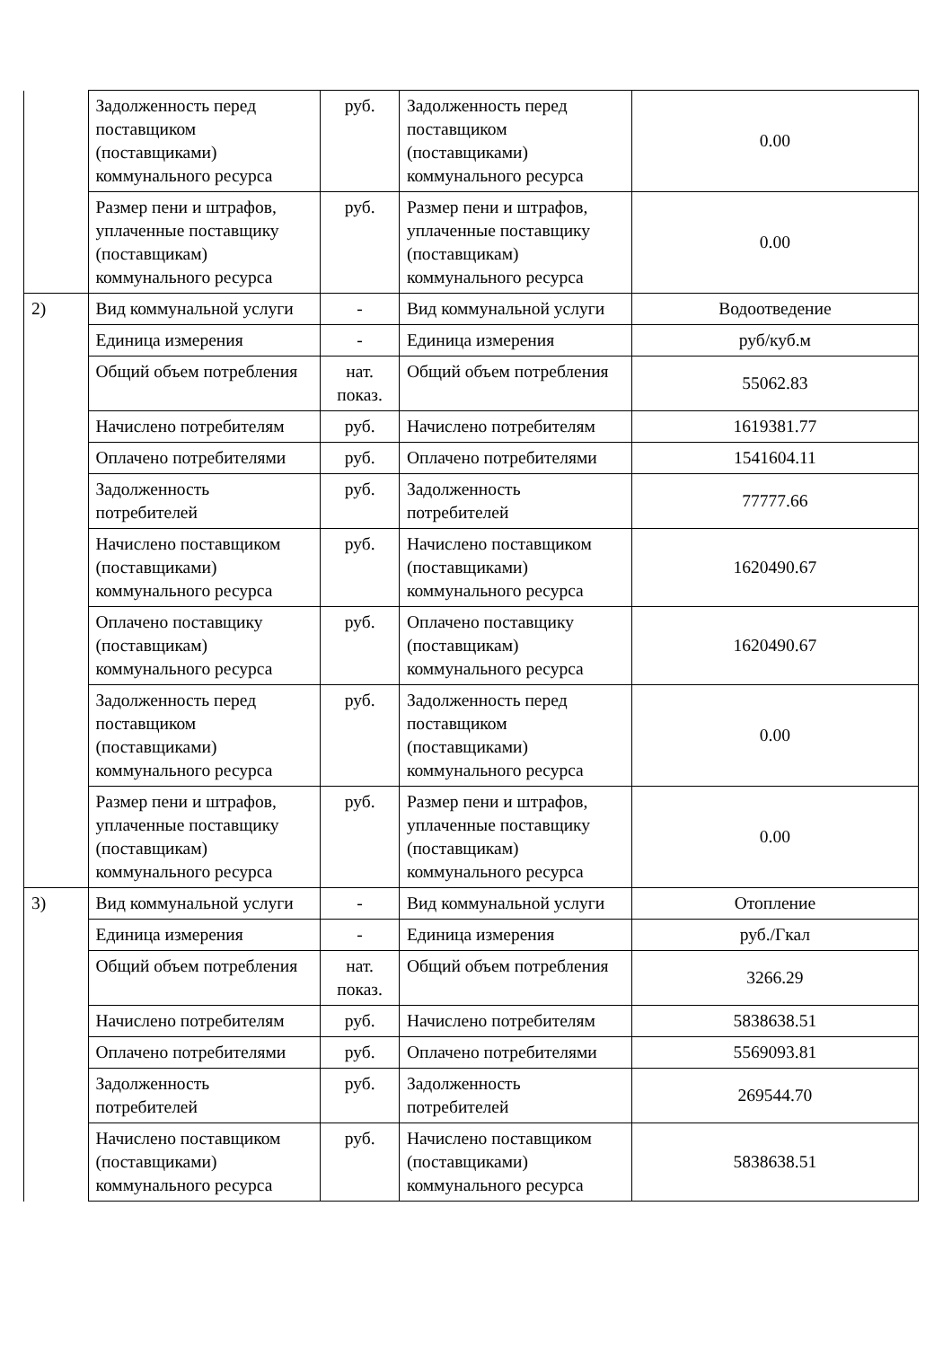| | Задолженность перед поставщиком (поставщиками) коммунального ресурса | руб. | Задолженность перед поставщиком (поставщиками) коммунального ресурса | 0.00 |
| | Размер пени и штрафов, уплаченные поставщику (поставщикам) коммунального ресурса | руб. | Размер пени и штрафов, уплаченные поставщику (поставщикам) коммунального ресурса | 0.00 |
| 2) | Вид коммунальной услуги | - | Вид коммунальной услуги | Водоотведение |
| | Единица измерения | - | Единица измерения | руб/куб.м |
| | Общий объем потребления | нат. показ. | Общий объем потребления | 55062.83 |
| | Начислено потребителям | руб. | Начислено потребителям | 1619381.77 |
| | Оплачено потребителями | руб. | Оплачено потребителями | 1541604.11 |
| | Задолженность потребителей | руб. | Задолженность потребителей | 77777.66 |
| | Начислено поставщиком (поставщиками) коммунального ресурса | руб. | Начислено поставщиком (поставщиками) коммунального ресурса | 1620490.67 |
| | Оплачено поставщику (поставщикам) коммунального ресурса | руб. | Оплачено поставщику (поставщикам) коммунального ресурса | 1620490.67 |
| | Задолженность перед поставщиком (поставщиками) коммунального ресурса | руб. | Задолженность перед поставщиком (поставщиками) коммунального ресурса | 0.00 |
| | Размер пени и штрафов, уплаченные поставщику (поставщикам) коммунального ресурса | руб. | Размер пени и штрафов, уплаченные поставщику (поставщикам) коммунального ресурса | 0.00 |
| 3) | Вид коммунальной услуги | - | Вид коммунальной услуги | Отопление |
| | Единица измерения | - | Единица измерения | руб./Гкал |
| | Общий объем потребления | нат. показ. | Общий объем потребления | 3266.29 |
| | Начислено потребителям | руб. | Начислено потребителям | 5838638.51 |
| | Оплачено потребителями | руб. | Оплачено потребителями | 5569093.81 |
| | Задолженность потребителей | руб. | Задолженность потребителей | 269544.70 |
| | Начислено поставщиком (поставщиками) коммунального ресурса | руб. | Начислено поставщиком (поставщиками) коммунального ресурса | 5838638.51 |